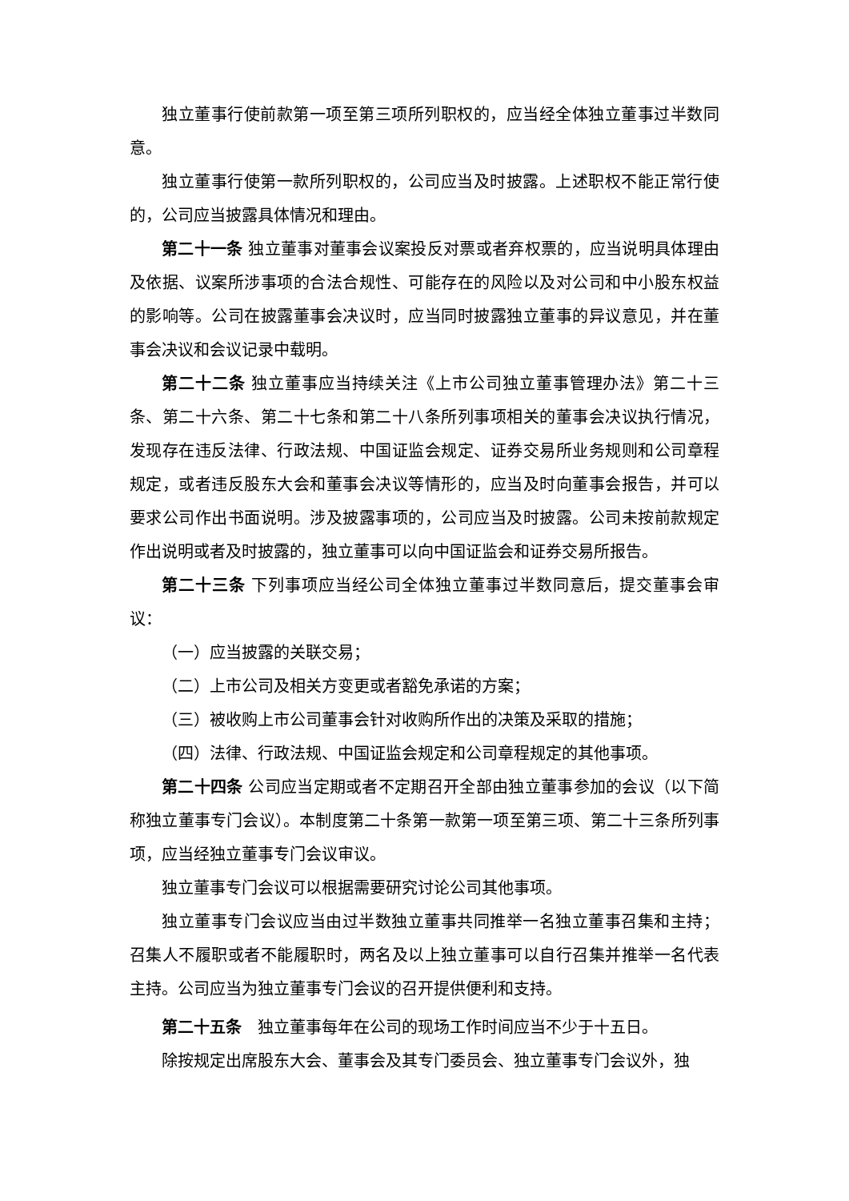独立董事行使前款第一项至第三项所列职权的，应当经全体独立董事过半数同意。
独立董事行使第一款所列职权的，公司应当及时披露。上述职权不能正常行使的，公司应当披露具体情况和理由。
第二十一条 独立董事对董事会议案投反对票或者弃权票的，应当说明具体理由及依据、议案所涉事项的合法合规性、可能存在的风险以及对公司和中小股东权益的影响等。公司在披露董事会决议时，应当同时披露独立董事的异议意见，并在董事会决议和会议记录中载明。
第二十二条 独立董事应当持续关注《上市公司独立董事管理办法》第二十三条、第二十六条、第二十七条和第二十八条所列事项相关的董事会决议执行情况，发现存在违反法律、行政法规、中国证监会规定、证券交易所业务规则和公司章程规定，或者违反股东大会和董事会决议等情形的，应当及时向董事会报告，并可以要求公司作出书面说明。涉及披露事项的，公司应当及时披露。公司未按前款规定作出说明或者及时披露的，独立董事可以向中国证监会和证券交易所报告。
第二十三条 下列事项应当经公司全体独立董事过半数同意后，提交董事会审议：
（一）应当披露的关联交易；
（二）上市公司及相关方变更或者豁免承诺的方案；
（三）被收购上市公司董事会针对收购所作出的决策及采取的措施；
（四）法律、行政法规、中国证监会规定和公司章程规定的其他事项。
第二十四条 公司应当定期或者不定期召开全部由独立董事参加的会议（以下简称独立董事专门会议）。本制度第二十条第一款第一项至第三项、第二十三条所列事项，应当经独立董事专门会议审议。
独立董事专门会议可以根据需要研究讨论公司其他事项。
独立董事专门会议应当由过半数独立董事共同推举一名独立董事召集和主持；召集人不履职或者不能履职时，两名及以上独立董事可以自行召集并推举一名代表主持。公司应当为独立董事专门会议的召开提供便利和支持。
第二十五条　独立董事每年在公司的现场工作时间应当不少于十五日。
除按规定出席股东大会、董事会及其专门委员会、独立董事专门会议外，独